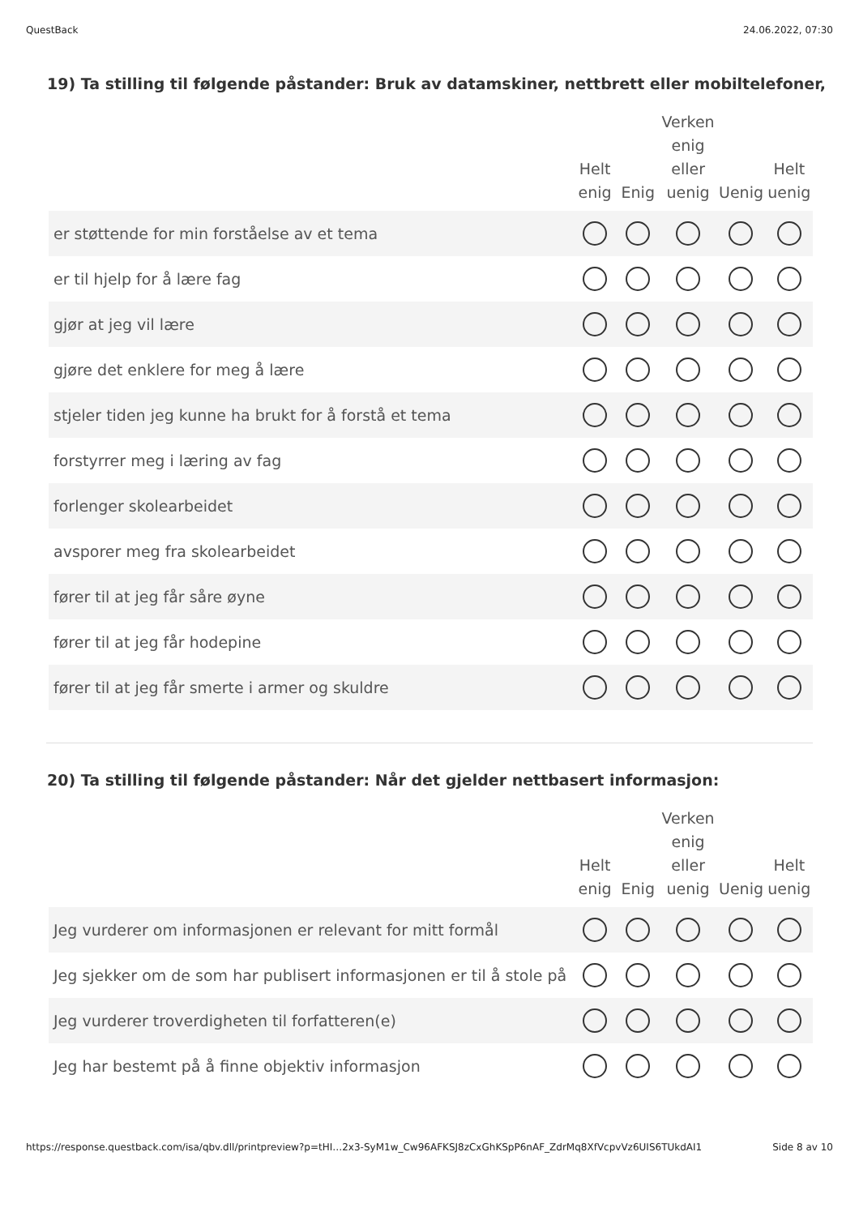QuestBack 24.06.2022, 07:30
19) Ta stilling til følgende påstander: Bruk av datamskiner, nettbrett eller mobiltelefoner,
| | Helt enig | Enig | Verken enig eller uenig | Uenig | Helt uenig |
| --- | --- | --- | --- | --- | --- |
| er støttende for min forståelse av et tema | | | | | |
| er til hjelp for å lære fag | | | | | |
| gjør at jeg vil lære | | | | | |
| gjøre det enklere for meg å lære | | | | | |
| stjeler tiden jeg kunne ha brukt for å forstå et tema | | | | | |
| forstyrrer meg i læring av fag | | | | | |
| forlenger skolearbeidet | | | | | |
| avsporer meg fra skolearbeidet | | | | | |
| fører til at jeg får såre øyne | | | | | |
| fører til at jeg får hodepine | | | | | |
| fører til at jeg får smerte i armer og skuldre | | | | | |
20) Ta stilling til følgende påstander: Når det gjelder nettbasert informasjon:
| | Helt enig | Enig | Verken enig eller uenig | Uenig | Helt uenig |
| --- | --- | --- | --- | --- | --- |
| Jeg vurderer om informasjonen er relevant for mitt formål | | | | | |
| Jeg sjekker om de som har publisert informasjonen er til å stole på | | | | | |
| Jeg vurderer troverdigheten til forfatteren(e) | | | | | |
| Jeg har bestemt på å finne objektiv informasjon | | | | | |
https://response.questback.com/isa/qbv.dll/printpreview?p=tHI…2x3-SyM1w_Cw96AFKSJ8zCxGhKSpP6nAF_ZdrMq8XfVcpvVz6UIS6TUkdAI1 Side 8 av 10